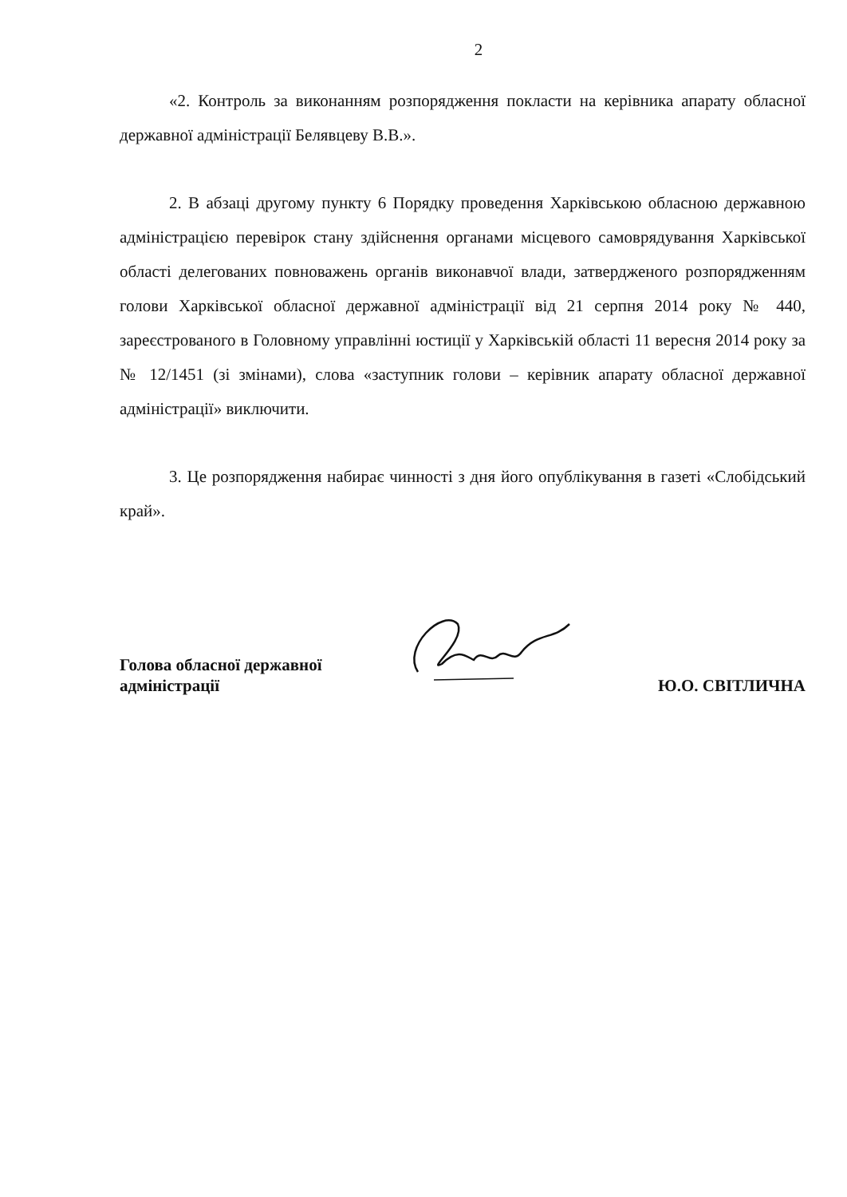2
«2. Контроль за виконанням розпорядження покласти на керівника апарату обласної державної адміністрації Белявцеву В.В.».
2. В абзаці другому пункту 6 Порядку проведення Харківською обласною державною адміністрацією перевірок стану здійснення органами місцевого самоврядування Харківської області делегованих повноважень органів виконавчої влади, затвердженого розпорядженням голови Харківської обласної державної адміністрації від 21 серпня 2014 року № 440, зареєстрованого в Головному управлінні юстиції у Харківській області 11 вересня 2014 року за № 12/1451 (зі змінами), слова «заступник голови – керівник апарату обласної державної адміністрації» виключити.
3. Це розпорядження набирає чинності з дня його опублікування в газеті «Слобідський край».
Голова обласної державної
адміністрації
Ю.О. СВІТЛИЧНА